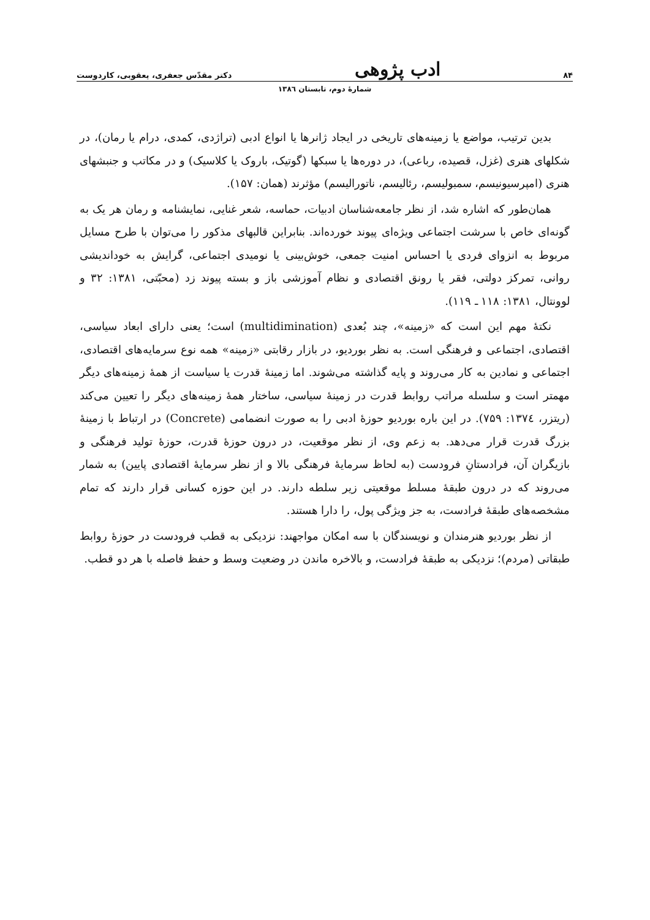۸۴ ادب پژوهی دکتر مقدّس جعفری، یعقوبی، کاردوست
شمارهٔ دوم، تابستان ۱۳۸٦
بدین ترتیب، مواضع یا زمینه‌های تاریخی در ایجاد ژانرها یا انواع ادبی (تراژدی، کمدی، درام یا رمان)، در شکلهای هنری (غزل، قصیده، رباعی)، در دوره‌ها یا سبکها (گوتیک، باروک یا کلاسیک) و در مکاتب و جنبشهای هنری (امپرسیونیسم، سمبولیسم، رئالیسم، ناتورالیسم) مؤثرند (همان: ۱۵۷).
همان‌طور که اشاره شد، از نظر جامعه‌شناسان ادبیات، حماسه، شعر غنایی، نمایشنامه و رمان هر یک به گونه‌ای خاص با سرشت اجتماعی ویژه‌ای پیوند خورده‌اند. بنابراین قالبهای مذکور را می‌توان با طرح مسایل مربوط به انزوای فردی یا احساس امنیت جمعی، خوش‌بینی یا نومیدی اجتماعی، گرایش به خوداندیشی روانی، تمرکز دولتی، فقر یا رونق اقتصادی و نظام آموزشی باز و بسته پیوند زد (محبّتی، ۱۳۸۱: ۳۲ و لوونتال، ۱۳۸۱: ۱۱۸ ـ ۱۱۹).
نکتهٔ مهم این است که «زمینه»، چند بُعدی (multidimination) است؛ یعنی دارای ابعاد سیاسی، اقتصادی، اجتماعی و فرهنگی است. به نظر بوردیو، در بازار رقابتی «زمینه» همه نوع سرمایه‌های اقتصادی، اجتماعی و نمادین به کار می‌روند و پایه گذاشته می‌شوند. اما زمینهٔ قدرت یا سیاست از همهٔ زمینه‌های دیگر مهمتر است و سلسله مراتب روابط قدرت در زمینهٔ سیاسی، ساختار همهٔ زمینه‌های دیگر را تعیین می‌کند (ریتزر، ۱۳۷٤: ۷۵۹). در این باره بوردیو حوزهٔ ادبی را به صورت انضمامی (Concrete) در ارتباط با زمینهٔ بزرگ قدرت قرار می‌دهد. به زعم وی، از نظر موقعیت، در درون حوزهٔ قدرت، حوزهٔ تولید فرهنگی و بازیگران آن، فرادستانِ فرودست (به لحاظ سرمایهٔ فرهنگی بالا و از نظر سرمایهٔ اقتصادی پایین) به شمار می‌روند که در درون طبقهٔ مسلط موقعیتی زیر سلطه دارند. در این حوزه کسانی قرار دارند که تمام مشخصه‌های طبقهٔ فرادست، به جز ویژگی پول، را دارا هستند.
از نظر بوردیو هنرمندان و نویسندگان با سه امکان مواجهند: نزدیکی به قطب فرودست در حوزهٔ روابط طبقاتی (مردم)؛ نزدیکی به طبقهٔ فرادست، و بالاخره ماندن در وضعیت وسط و حفظ فاصله با هر دو قطب.